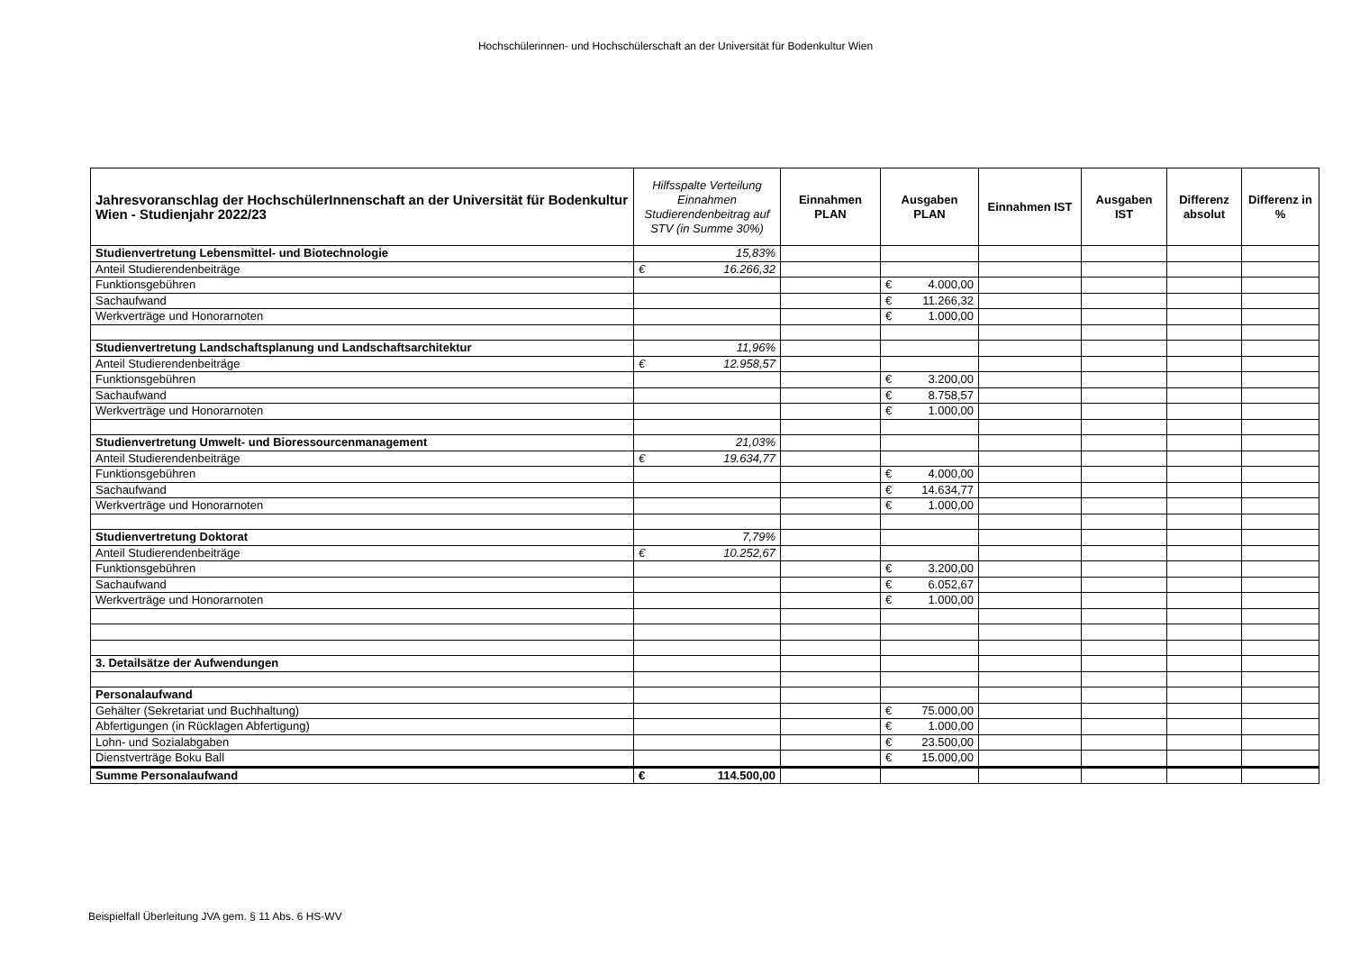Hochschülerinnen- und Hochschülerschaft an der Universität für Bodenkultur Wien
| Jahresvoranschlag der HochschülerInnenschaft an der Universität für Bodenkultur Wien - Studienjahr 2022/23 | Hilfsspalte Verteilung Einnahmen Studierendenbeitrag auf STV (in Summe 30%) | Einnahmen PLAN | Ausgaben PLAN | Einnahmen IST | Ausgaben IST | Differenz absolut | Differenz in % |
| --- | --- | --- | --- | --- | --- | --- | --- |
| Studienvertretung Lebensmittel- und Biotechnologie | 15,83% | | | | | | |
| Anteil Studierendenbeiträge | € 16.266,32 | | | | | | |
| Funktionsgebühren | | | € 4.000,00 | | | | |
| Sachaufwand | | | € 11.266,32 | | | | |
| Werkverträge und Honorarnoten | | | € 1.000,00 | | | | |
| Studienvertretung Landschaftsplanung und Landschaftsarchitektur | 11,96% | | | | | | |
| Anteil Studierendenbeiträge | € 12.958,57 | | | | | | |
| Funktionsgebühren | | | € 3.200,00 | | | | |
| Sachaufwand | | | € 8.758,57 | | | | |
| Werkverträge und Honorarnoten | | | € 1.000,00 | | | | |
| Studienvertretung Umwelt- und Bioressourcenmanagement | 21,03% | | | | | | |
| Anteil Studierendenbeiträge | € 19.634,77 | | | | | | |
| Funktionsgebühren | | | € 4.000,00 | | | | |
| Sachaufwand | | | € 14.634,77 | | | | |
| Werkverträge und Honorarnoten | | | € 1.000,00 | | | | |
| Studienvertretung Doktorat | 7,79% | | | | | | |
| Anteil Studierendenbeiträge | € 10.252,67 | | | | | | |
| Funktionsgebühren | | | € 3.200,00 | | | | |
| Sachaufwand | | | € 6.052,67 | | | | |
| Werkverträge und Honorarnoten | | | € 1.000,00 | | | | |
| 3. Detailsätze der Aufwendungen | | | | | | | |
| Personalaufwand | | | | | | | |
| Gehälter (Sekretariat und Buchhaltung) | | | € 75.000,00 | | | | |
| Abfertigungen (in Rücklagen Abfertigung) | | | € 1.000,00 | | | | |
| Lohn- und Sozialabgaben | | | € 23.500,00 | | | | |
| Dienstverträge Boku Ball | | | € 15.000,00 | | | | |
| Summe Personalaufwand | € 114.500,00 | | | | | | |
Beispielfall Überleitung JVA gem. § 11 Abs. 6 HS-WV